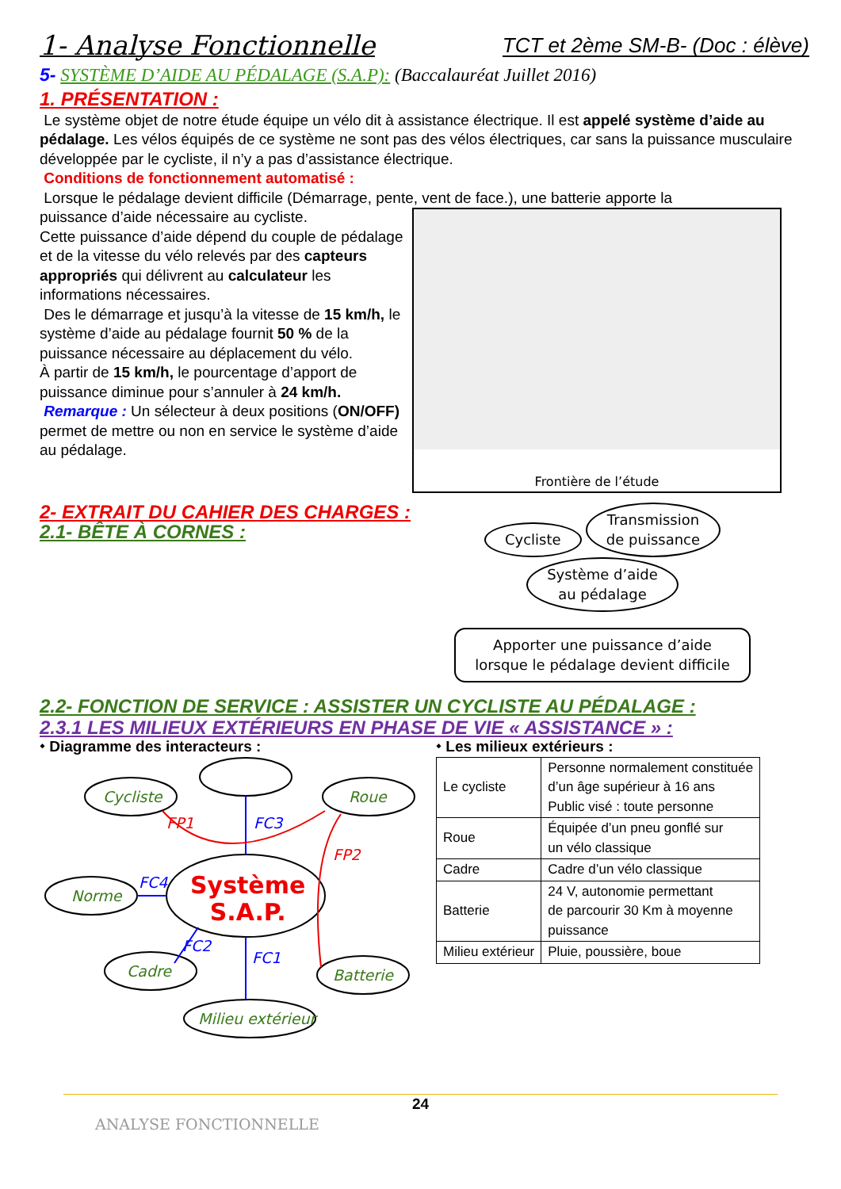1- Analyse Fonctionnelle TCT et 2ème SM-B- (Doc : élève)
5- SYSTÈME D’AIDE AU PÉDALAGE (S.A.P): (Baccalauréat Juillet 2016)
1. PRÉSENTATION :
Le système objet de notre étude équipe un vélo dit à assistance électrique. Il est appelé système d’aide au pédalage. Les vélos équipés de ce système ne sont pas des vélos électriques, car sans la puissance musculaire développée par le cycliste, il n’y a pas d’assistance électrique.
Conditions de fonctionnement automatisé :
Lorsque le pédalage devient difficile (Démarrage, pente, vent de face.), une batterie apporte la
puissance d’aide nécessaire au cycliste.
Cette puissance d’aide dépend du couple de pédalage et de la vitesse du vélo relevés par des capteurs appropriés qui délivrent au calculateur les informations nécessaires.
Des le démarrage et jusqu’à la vitesse de 15 km/h, le système d’aide au pédalage fournit 50 % de la puissance nécessaire au déplacement du vélo.
À partir de 15 km/h, le pourcentage d’apport de puissance diminue pour s’annuler à 24 km/h.
Remarque : Un sélecteur à deux positions (ON/OFF) permet de mettre ou non en service le système d’aide au pédalage.
Frontière de l’étude
2- EXTRAIT DU CAHIER DES CHARGES :
2.1- BÊTE À CORNES :
Cycliste Transmission
de puissance
Système d’aide
au pédalage
Apporter une puissance d’aide
lorsque le pédalage devient difficile
2.2- FONCTION DE SERVICE : ASSISTER UN CYCLISTE AU PÉDALAGE :
2.3.1 LES MILIEUX EXTÉRIEURS EN PHASE DE VIE « ASSISTANCE » :
⬩ Diagramme des interacteurs :
FP1
FP2
FC3
FC4
FC2
FC1
Cycliste Roue
Norme Système
S.A.P.
Cadre Batterie
Milieu extérieur
⬩ Les milieux extérieurs :
| Le cycliste | Personne normalement constituée d’un âge supérieur à 16 ans Public visé : toute personne |
| Roue | Équipée d’un pneu gonflé sur un vélo classique |
| Cadre | Cadre d’un vélo classique |
| Batterie | 24 V, autonomie permettant de parcourir 30 Km à moyenne puissance |
| Milieu extérieur | Pluie, poussière, boue |
24
ANALYSE FONCTIONNELLE